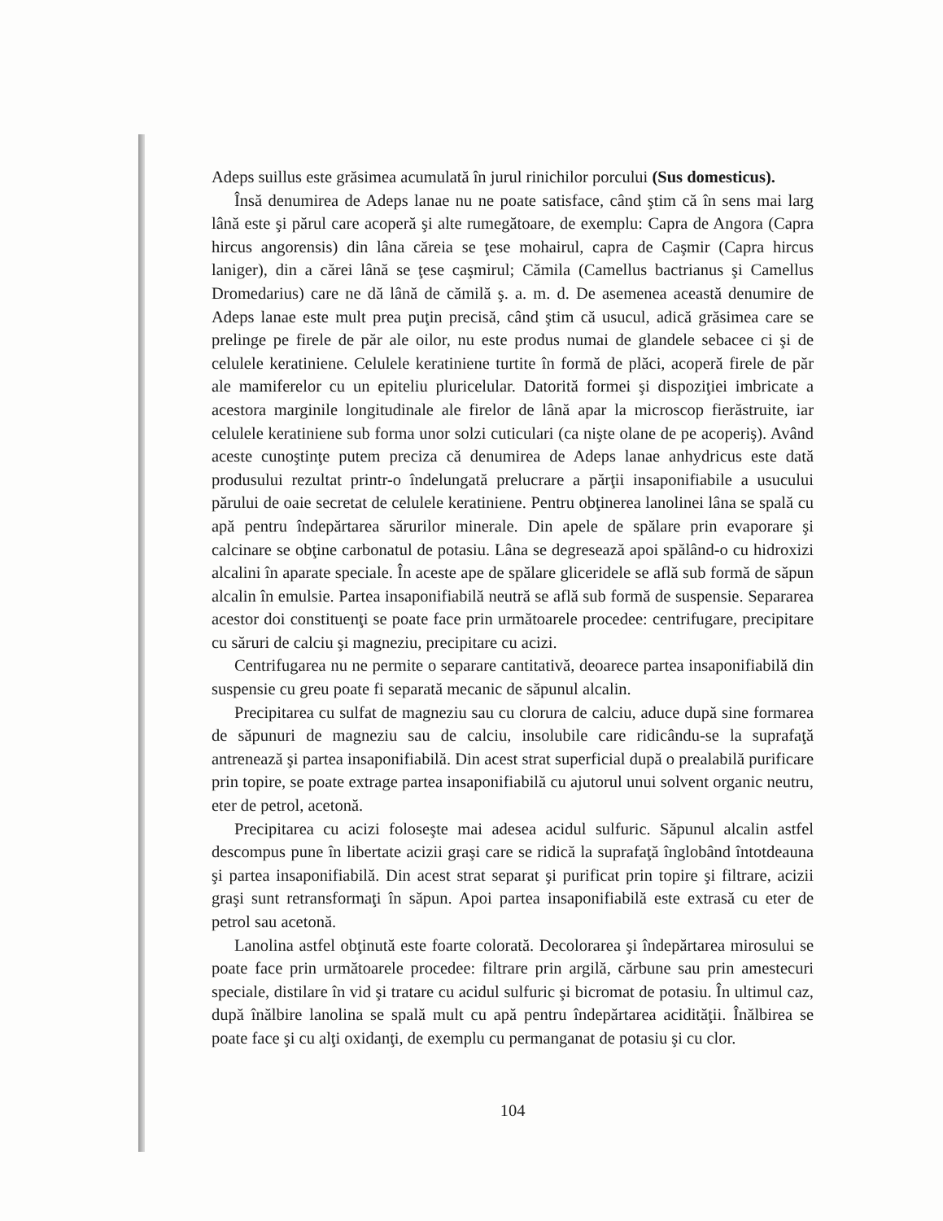Adeps suillus este grăsimea acumulată în jurul rinichilor porcului (Sus domesticus).
Însă denumirea de Adeps lanae nu ne poate satisface, când ştim că în sens mai larg lână este şi părul care acoperă şi alte rumegătoare, de exemplu: Capra de Angora (Capra hircus angorensis) din lâna căreia se ţese mohairul, capra de Caşmir (Capra hircus laniger), din a cărei lână se ţese caşmirul; Cămila (Camellus bactrianus şi Camellus Dromedarius) care ne dă lână de cămilă ş. a. m. d. De asemenea această denumire de Adeps lanae este mult prea puţin precisă, când ştim că usucul, adică grăsimea care se prelinge pe firele de păr ale oilor, nu este produs numai de glandele sebacee ci şi de celulele keratiniene. Celulele keratiniene turtite în formă de plăci, acoperă firele de păr ale mamiferelor cu un epiteliu pluricelular. Datorită formei şi dispoziţiei imbricate a acestora marginile longitudinale ale firelor de lână apar la microscop fierăstruite, iar celulele keratiniene sub forma unor solzi cuticulari (ca nişte olane de pe acoperiş). Având aceste cunoştinţe putem preciza că denumirea de Adeps lanae anhydricus este dată produsului rezultat printr-o îndelungată prelucrare a părţii insaponifiabile a usucului părului de oaie secretat de celulele keratiniene. Pentru obţinerea lanolinei lâna se spală cu apă pentru îndepărtarea sărurilor minerale. Din apele de spălare prin evaporare şi calcinare se obţine carbonatul de potasiu. Lâna se degresează apoi spălând-o cu hidroxizi alcalini în aparate speciale. În aceste ape de spălare gliceridele se află sub formă de săpun alcalin în emulsie. Partea insaponifiabilă neutră se află sub formă de suspensie. Separarea acestor doi constituenţi se poate face prin următoarele procedee: centrifugare, precipitare cu săruri de calciu şi magneziu, precipitare cu acizi.
Centrifugarea nu ne permite o separare cantitativă, deoarece partea insaponifiabilă din suspensie cu greu poate fi separată mecanic de săpunul alcalin.
Precipitarea cu sulfat de magneziu sau cu clorura de calciu, aduce după sine formarea de săpunuri de magneziu sau de calciu, insolubile care ridicându-se la suprafaţă antrenează şi partea insaponifiabilă. Din acest strat superficial după o prealabilă purificare prin topire, se poate extrage partea insaponifiabilă cu ajutorul unui solvent organic neutru, eter de petrol, acetonă.
Precipitarea cu acizi foloseşte mai adesea acidul sulfuric. Săpunul alcalin astfel descompus pune în libertate acizii graşi care se ridică la suprafaţă înglobând întotdeauna şi partea insaponifiabilă. Din acest strat separat şi purificat prin topire şi filtrare, acizii graşi sunt retransformaţi în săpun. Apoi partea insaponifiabilă este extrasă cu eter de petrol sau acetonă.
Lanolina astfel obţinută este foarte colorată. Decolorarea şi îndepărtarea mirosului se poate face prin următoarele procedee: filtrare prin argilă, cărbune sau prin amestecuri speciale, distilare în vid şi tratare cu acidul sulfuric şi bicromat de potasiu. În ultimul caz, după înălbire lanolina se spală mult cu apă pentru îndepărtarea acidităţii. Înălbirea se poate face şi cu alţi oxidanţi, de exemplu cu permanganat de potasiu şi cu clor.
104